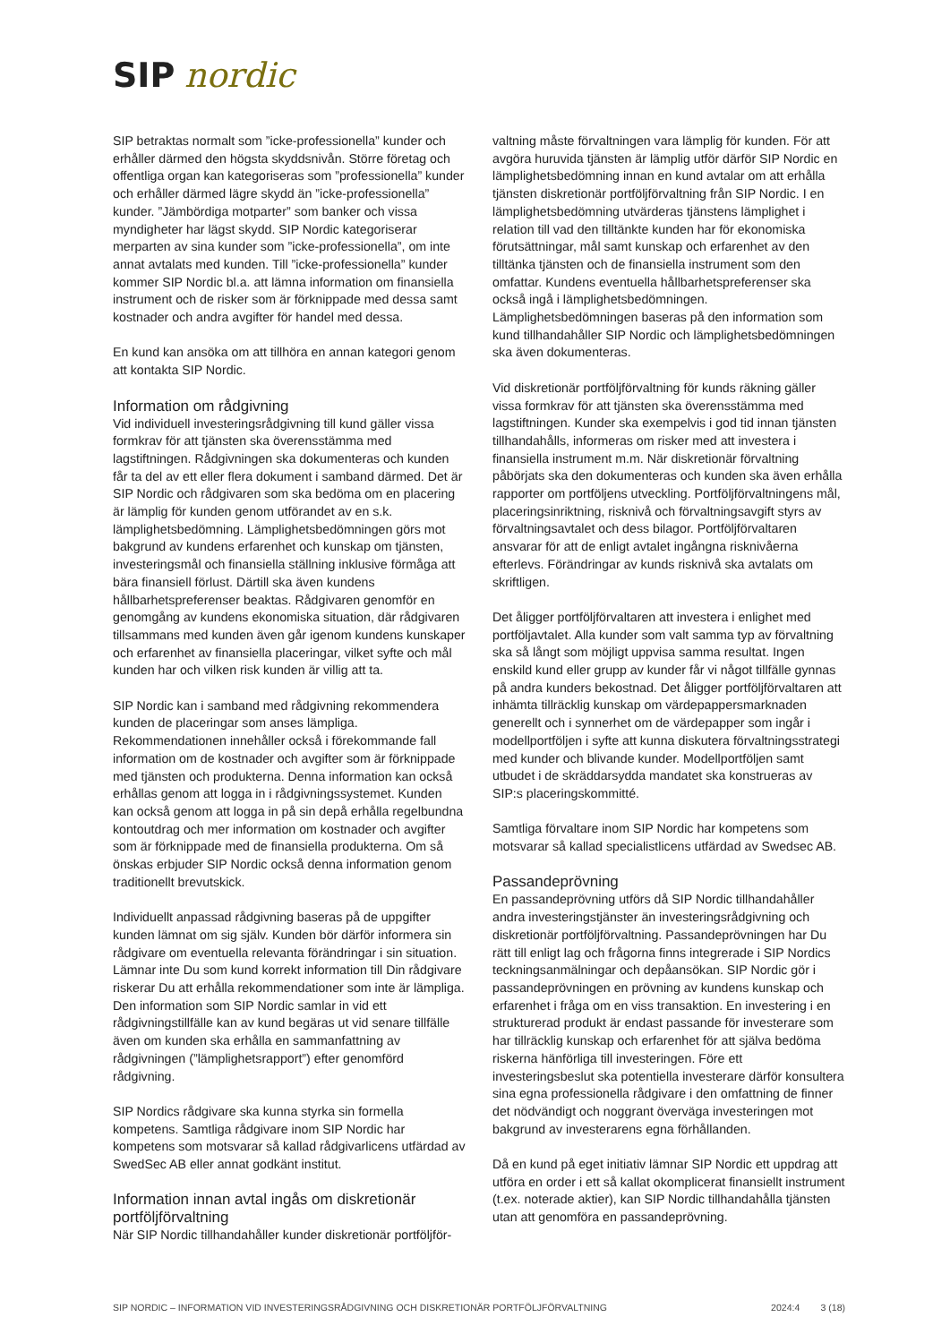SIP nordic
SIP betraktas normalt som ”icke-professionella” kunder och erhåller därmed den högsta skyddsnivån. Större företag och offentliga organ kan kategoriseras som ”professionella” kunder och erhåller därmed lägre skydd än ”icke-professionella” kunder. ”Jämbördiga motparter” som banker och vissa myndigheter har lägst skydd. SIP Nordic kategoriserar merparten av sina kunder som ”icke-professionella”, om inte annat avtalats med kunden. Till ”icke-professionella” kunder kommer SIP Nordic bl.a. att lämna information om finansiella instrument och de risker som är förknippade med dessa samt kostnader och andra avgifter för handel med dessa.
En kund kan ansöka om att tillhöra en annan kategori genom att kontakta SIP Nordic.
Information om rådgivning
Vid individuell investeringsrådgivning till kund gäller vissa formkrav för att tjänsten ska överensstämma med lagstiftningen. Rådgivningen ska dokumenteras och kunden får ta del av ett eller flera dokument i samband därmed. Det är SIP Nordic och rådgivaren som ska bedöma om en placering är lämplig för kunden genom utförandet av en s.k. lämplighetsbedömning. Lämplighetsbedömningen görs mot bakgrund av kundens erfarenhet och kunskap om tjänsten, investeringsmål och finansiella ställning inklusive förmåga att bära finansiell förlust. Därtill ska även kundens hållbarhetspreferenser beaktas. Rådgivaren genomför en genomgång av kundens ekonomiska situation, där rådgivaren tillsammans med kunden även går igenom kundens kunskaper och erfarenhet av finansiella placeringar, vilket syfte och mål kunden har och vilken risk kunden är villig att ta.
SIP Nordic kan i samband med rådgivning rekommendera kunden de placeringar som anses lämpliga. Rekommendationen innehåller också i förekommande fall information om de kostnader och avgifter som är förknippade med tjänsten och produkterna. Denna information kan också erhållas genom att logga in i rådgivningssystemet. Kunden kan också genom att logga in på sin depå erhålla regelbundna kontoutdrag och mer information om kostnader och avgifter som är förknippade med de finansiella produkterna. Om så önskas erbjuder SIP Nordic också denna information genom traditionellt brevutskick.
Individuellt anpassad rådgivning baseras på de uppgifter kunden lämnat om sig själv. Kunden bör därför informera sin rådgivare om eventuella relevanta förändringar i sin situation. Lämnar inte Du som kund korrekt information till Din rådgivare riskerar Du att erhålla rekommendationer som inte är lämpliga. Den information som SIP Nordic samlar in vid ett rådgivningstillfälle kan av kund begäras ut vid senare tillfälle även om kunden ska erhålla en sammanfattning av rådgivningen (”lämplighetsrapport”) efter genomförd rådgivning.
SIP Nordics rådgivare ska kunna styrka sin formella kompetens. Samtliga rådgivare inom SIP Nordic har kompetens som motsvarar så kallad rådgivarlicens utfärdad av SwedSec AB eller annat godkänt institut.
Information innan avtal ingås om diskretionär portföljförvaltning
När SIP Nordic tillhandahåller kunder diskretionär portföljför-
valtning måste förvaltningen vara lämplig för kunden. För att avgöra huruvida tjänsten är lämplig utför därför SIP Nordic en lämplighetsbedömning innan en kund avtalar om att erhålla tjänsten diskretionär portföljförvaltning från SIP Nordic. I en lämplighetsbedömning utvärderas tjänstens lämplighet i relation till vad den tilltänkte kunden har för ekonomiska förutsättningar, mål samt kunskap och erfarenhet av den tilltänka tjänsten och de finansiella instrument som den omfattar. Kundens eventuella hållbarhetspreferenser ska också ingå i lämplighetsbedömningen. Lämplighetsbedömningen baseras på den information som kund tillhandahåller SIP Nordic och lämplighetsbedömningen ska även dokumenteras.
Vid diskretionär portföljförvaltning för kunds räkning gäller vissa formkrav för att tjänsten ska överensstämma med lagstiftningen. Kunder ska exempelvis i god tid innan tjänsten tillhandahålls, informeras om risker med att investera i finansiella instrument m.m. När diskretionär förvaltning påbörjats ska den dokumenteras och kunden ska även erhålla rapporter om portföljens utveckling. Portföljförvaltningens mål, placeringsinriktning, risknivå och förvaltningsavgift styrs av förvaltningsavtalet och dess bilagor. Portföljförvaltaren ansvarar för att de enligt avtalet ingångna risknivåerna efterlevs. Förändringar av kunds risknivå ska avtalats om skriftligen.
Det åligger portföljförvaltaren att investera i enlighet med portföljavtalet. Alla kunder som valt samma typ av förvaltning ska så långt som möjligt uppvisa samma resultat. Ingen enskild kund eller grupp av kunder får vi något tillfälle gynnas på andra kunders bekostnad. Det åligger portföljförvaltaren att inhämta tillräcklig kunskap om värdepappersmarknaden generellt och i synnerhet om de värdepapper som ingår i modellportföljen i syfte att kunna diskutera förvaltningsstrategi med kunder och blivande kunder. Modellportföljen samt utbudet i de skräddarsydda mandatet ska konstrueras av SIP:s placeringskommitté.
Samtliga förvaltare inom SIP Nordic har kompetens som motsvarar så kallad specialistlicens utfärdad av Swedsec AB.
Passandeprövning
En passandeprövning utförs då SIP Nordic tillhandahåller andra investeringstjänster än investeringsrådgivning och diskretionär portföljförvaltning. Passandeprövningen har Du rätt till enligt lag och frågorna finns integrerade i SIP Nordics teckningsanmälningar och depåansökan. SIP Nordic gör i passandeprövningen en prövning av kundens kunskap och erfarenhet i fråga om en viss transaktion. En investering i en strukturerad produkt är endast passande för investerare som har tillräcklig kunskap och erfarenhet för att själva bedöma riskerna hänförliga till investeringen. Före ett investeringsbeslut ska potentiella investerare därför konsultera sina egna professionella rådgivare i den omfattning de finner det nödvändigt och noggrant överväga investeringen mot bakgrund av investerarens egna förhållanden.
Då en kund på eget initiativ lämnar SIP Nordic ett uppdrag att utföra en order i ett så kallat okomplicerat finansiellt instrument (t.ex. noterade aktier), kan SIP Nordic tillhandahålla tjänsten utan att genomföra en passandeprövning.
SIP NORDIC – INFORMATION VID INVESTERINGSRÅDGIVNING OCH DISKRETIONÄR PORTFÖLJFÖRVALTNING 2024:4 3 (18)